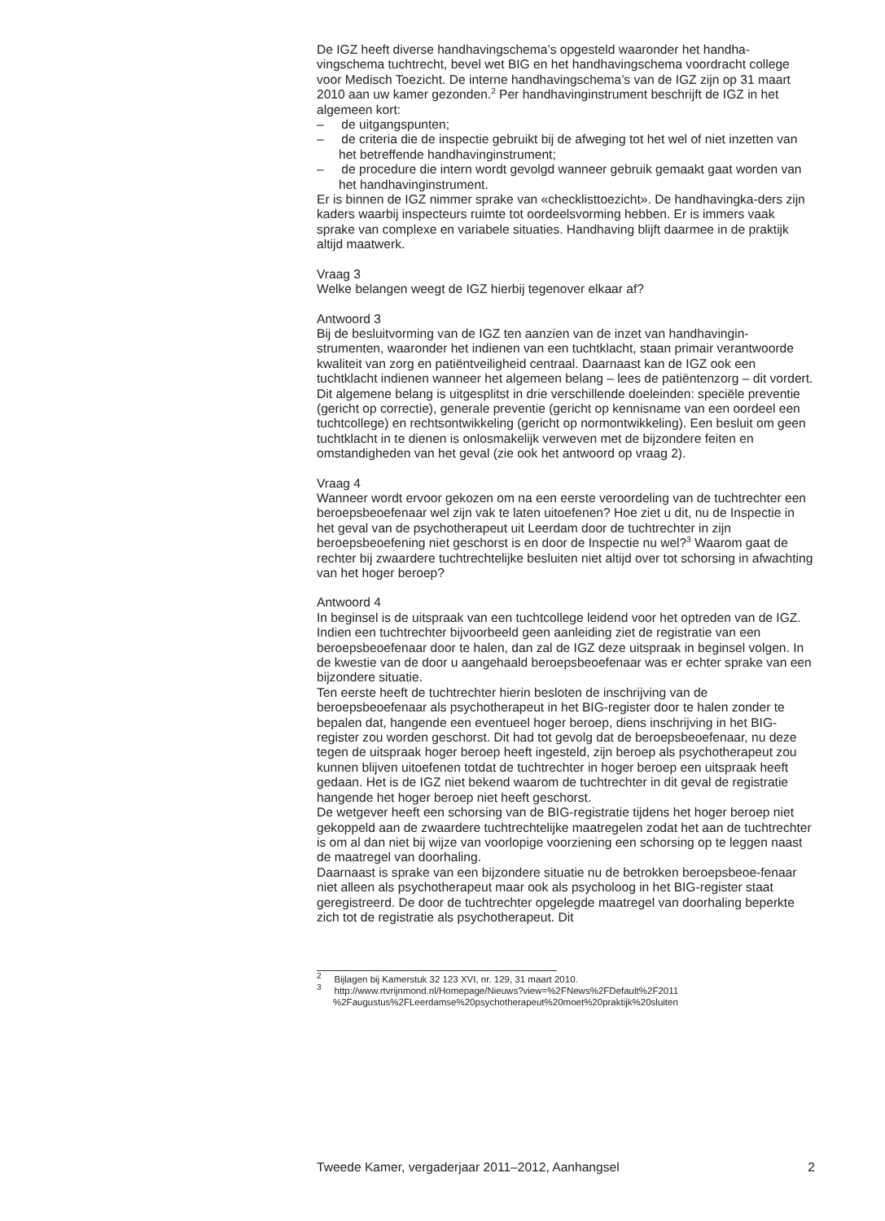De IGZ heeft diverse handhavingschema’s opgesteld waaronder het handha-vingschema tuchtrecht, bevel wet BIG en het handhavingschema voordracht college voor Medisch Toezicht. De interne handhavingschema’s van de IGZ zijn op 31 maart 2010 aan uw kamer gezonden.<sup>2</sup> Per handhavinginstrument beschrijft de IGZ in het algemeen kort:
– de uitgangspunten;
– de criteria die de inspectie gebruikt bij de afweging tot het wel of niet inzetten van het betreffende handhavinginstrument;
– de procedure die intern wordt gevolgd wanneer gebruik gemaakt gaat worden van het handhavinginstrument.
Er is binnen de IGZ nimmer sprake van «checklisttoezicht». De handhavingka-ders zijn kaders waarbij inspecteurs ruimte tot oordeelsvorming hebben. Er is immers vaak sprake van complexe en variabele situaties. Handhaving blijft daarmee in de praktijk altijd maatwerk.
Vraag 3
Welke belangen weegt de IGZ hierbij tegenover elkaar af?
Antwoord 3
Bij de besluitvorming van de IGZ ten aanzien van de inzet van handhavingin-strumenten, waaronder het indienen van een tuchtklacht, staan primair verantwoorde kwaliteit van zorg en patiëntveiligheid centraal. Daarnaast kan de IGZ ook een tuchtklacht indienen wanneer het algemeen belang – lees de patiëntenzorg – dit vordert. Dit algemene belang is uitgesplitst in drie verschillende doeleinden: speciële preventie (gericht op correctie), generale preventie (gericht op kennisname van een oordeel een tuchtcollege) en rechtsontwikkeling (gericht op normontwikkeling). Een besluit om geen tuchtklacht in te dienen is onlosmakelijk verweven met de bijzondere feiten en omstandigheden van het geval (zie ook het antwoord op vraag 2).
Vraag 4
Wanneer wordt ervoor gekozen om na een eerste veroordeling van de tuchtrechter een beroepsbeoefenaar wel zijn vak te laten uitoefenen? Hoe ziet u dit, nu de Inspectie in het geval van de psychotherapeut uit Leerdam door de tuchtrechter in zijn beroepsbeoefening niet geschorst is en door de Inspectie nu wel?<sup>3</sup> Waarom gaat de rechter bij zwaardere tuchtrechtelijke besluiten niet altijd over tot schorsing in afwachting van het hoger beroep?
Antwoord 4
In beginsel is de uitspraak van een tuchtcollege leidend voor het optreden van de IGZ. Indien een tuchtrechter bijvoorbeeld geen aanleiding ziet de registratie van een beroepsbeoefenaar door te halen, dan zal de IGZ deze uitspraak in beginsel volgen. In de kwestie van de door u aangehaald beroepsbeoefenaar was er echter sprake van een bijzondere situatie.
Ten eerste heeft de tuchtrechter hierin besloten de inschrijving van de beroepsbeoefenaar als psychotherapeut in het BIG-register door te halen zonder te bepalen dat, hangende een eventueel hoger beroep, diens inschrijving in het BIG-register zou worden geschorst. Dit had tot gevolg dat de beroepsbeoefenaar, nu deze tegen de uitspraak hoger beroep heeft ingesteld, zijn beroep als psychotherapeut zou kunnen blijven uitoefenen totdat de tuchtrechter in hoger beroep een uitspraak heeft gedaan. Het is de IGZ niet bekend waarom de tuchtrechter in dit geval de registratie hangende het hoger beroep niet heeft geschorst.
De wetgever heeft een schorsing van de BIG-registratie tijdens het hoger beroep niet gekoppeld aan de zwaardere tuchtrechtelijke maatregelen zodat het aan de tuchtrechter is om al dan niet bij wijze van voorlopige voorziening een schorsing op te leggen naast de maatregel van doorhaling.
Daarnaast is sprake van een bijzondere situatie nu de betrokken beroepsbeoe-fenaar niet alleen als psychotherapeut maar ook als psycholoog in het BIG-register staat geregistreerd. De door de tuchtrechter opgelegde maatregel van doorhaling beperkte zich tot de registratie als psychotherapeut. Dit
<sup>2</sup> Bijlagen bij Kamerstuk 32 123 XVI, nr. 129, 31 maart 2010.
<sup>3</sup> http://www.rtvrijnmond.nl/Homepage/Nieuws?view=%2FNews%2FDefault%2F2011 %2Faugustus%2FLeerdamse%20psychotherapeut%20moet%20praktijk%20sluiten
Tweede Kamer, vergaderjaar 2011–2012, Aanhangsel 2